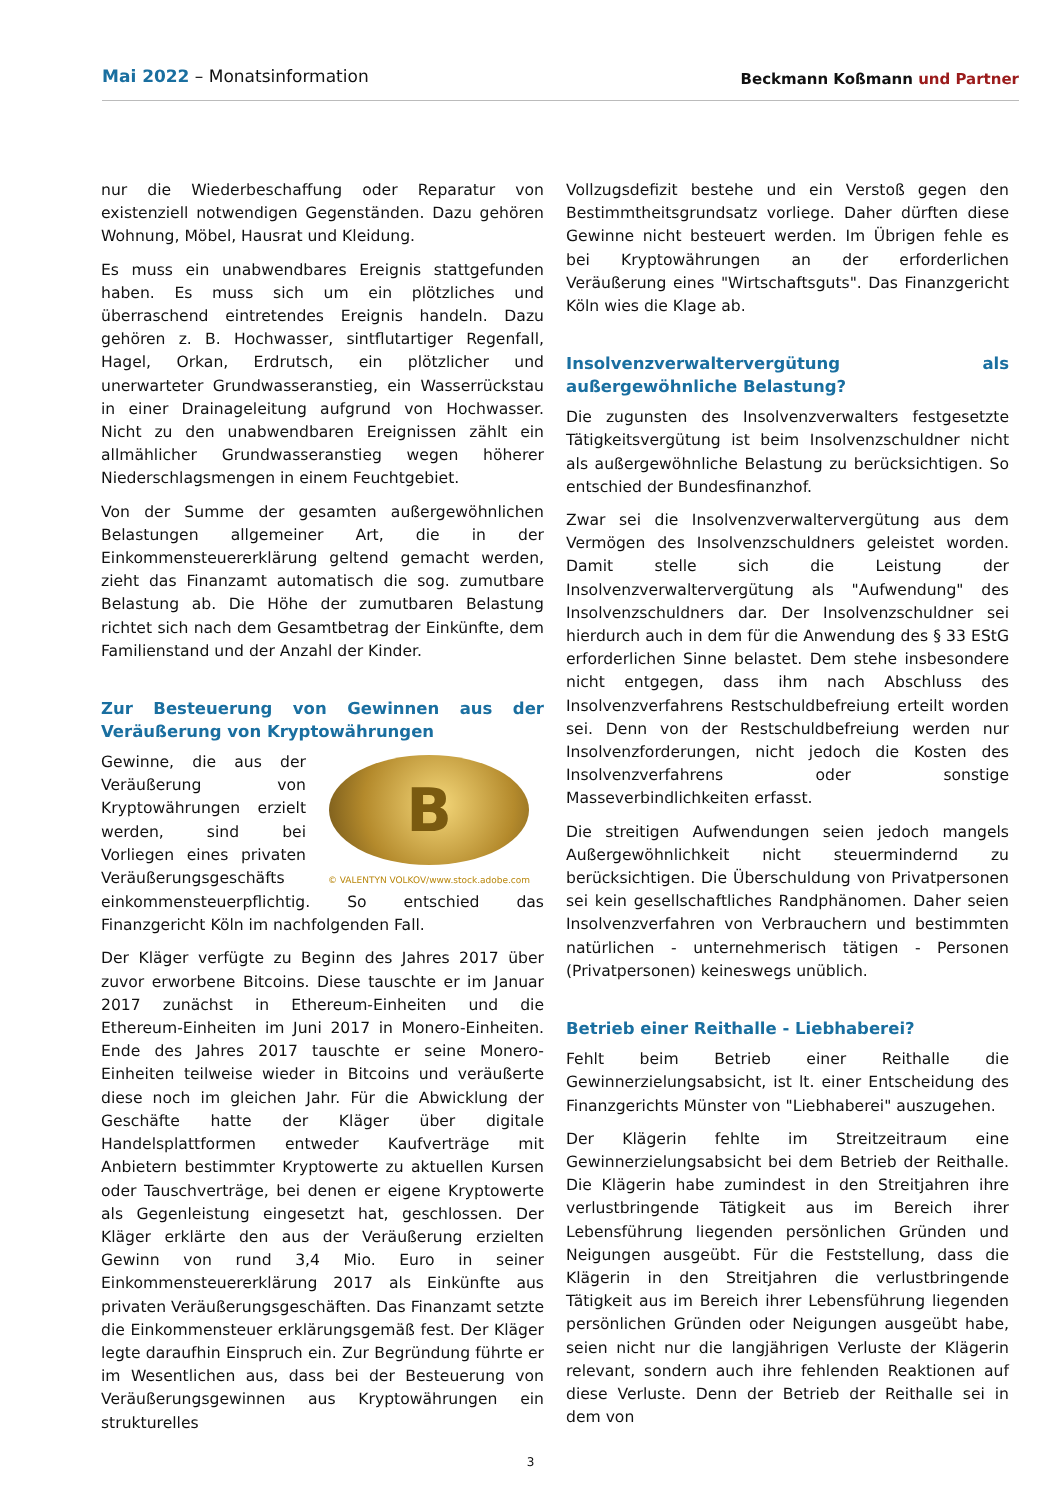Mai 2022 – Monatsinformation
Beckmann Koßmann und Partner
nur die Wiederbeschaffung oder Reparatur von existenziell notwendigen Gegenständen. Dazu gehören Wohnung, Möbel, Hausrat und Kleidung.
Es muss ein unabwendbares Ereignis stattgefunden haben. Es muss sich um ein plötzliches und überraschend eintretendes Ereignis handeln. Dazu gehören z. B. Hochwasser, sintflutartiger Regenfall, Hagel, Orkan, Erdrutsch, ein plötzlicher und unerwarteter Grundwasseranstieg, ein Wasserrückstau in einer Drainageleitung aufgrund von Hochwasser. Nicht zu den unabwendbaren Ereignissen zählt ein allmählicher Grundwasseranstieg wegen höherer Niederschlagsmengen in einem Feuchtgebiet.
Von der Summe der gesamten außergewöhnlichen Belastungen allgemeiner Art, die in der Einkommensteuererklärung geltend gemacht werden, zieht das Finanzamt automatisch die sog. zumutbare Belastung ab. Die Höhe der zumutbaren Belastung richtet sich nach dem Gesamtbetrag der Einkünfte, dem Familienstand und der Anzahl der Kinder.
Zur Besteuerung von Gewinnen aus der Veräußerung von Kryptowährungen
B
© VALENTYN VOLKOV/www.stock.adobe.com
Gewinne, die aus der Veräußerung von Kryptowährungen erzielt werden, sind bei Vorliegen eines privaten Veräußerungsgeschäfts einkommensteuerpflichtig. So entschied das Finanzgericht Köln im nachfolgenden Fall.
Der Kläger verfügte zu Beginn des Jahres 2017 über zuvor erworbene Bitcoins. Diese tauschte er im Januar 2017 zunächst in Ethereum-Einheiten und die Ethereum-Einheiten im Juni 2017 in Monero-Einheiten. Ende des Jahres 2017 tauschte er seine Monero-Einheiten teilweise wieder in Bitcoins und veräußerte diese noch im gleichen Jahr. Für die Abwicklung der Geschäfte hatte der Kläger über digitale Handelsplattformen entweder Kaufverträge mit Anbietern bestimmter Kryptowerte zu aktuellen Kursen oder Tauschverträge, bei denen er eigene Kryptowerte als Gegenleistung eingesetzt hat, geschlossen. Der Kläger erklärte den aus der Veräußerung erzielten Gewinn von rund 3,4 Mio. Euro in seiner Einkommensteuererklärung 2017 als Einkünfte aus privaten Veräußerungsgeschäften. Das Finanzamt setzte die Einkommensteuer erklärungsgemäß fest. Der Kläger legte daraufhin Einspruch ein. Zur Begründung führte er im Wesentlichen aus, dass bei der Besteuerung von Veräußerungsgewinnen aus Kryptowährungen ein strukturelles
Vollzugsdefizit bestehe und ein Verstoß gegen den Bestimmtheitsgrundsatz vorliege. Daher dürften diese Gewinne nicht besteuert werden. Im Übrigen fehle es bei Kryptowährungen an der erforderlichen Veräußerung eines "Wirtschaftsguts". Das Finanzgericht Köln wies die Klage ab.
Insolvenzverwaltervergütung als außergewöhnliche Belastung?
Die zugunsten des Insolvenzverwalters festgesetzte Tätigkeitsvergütung ist beim Insolvenzschuldner nicht als außergewöhnliche Belastung zu berücksichtigen. So entschied der Bundesfinanzhof.
Zwar sei die Insolvenzverwaltervergütung aus dem Vermögen des Insolvenzschuldners geleistet worden. Damit stelle sich die Leistung der Insolvenzverwaltervergütung als "Aufwendung" des Insolvenzschuldners dar. Der Insolvenzschuldner sei hierdurch auch in dem für die Anwendung des § 33 EStG erforderlichen Sinne belastet. Dem stehe insbesondere nicht entgegen, dass ihm nach Abschluss des Insolvenzverfahrens Restschuldbefreiung erteilt worden sei. Denn von der Restschuldbefreiung werden nur Insolvenzforderungen, nicht jedoch die Kosten des Insolvenzverfahrens oder sonstige Masseverbindlichkeiten erfasst.
Die streitigen Aufwendungen seien jedoch mangels Außergewöhnlichkeit nicht steuermindernd zu berücksichtigen. Die Überschuldung von Privatpersonen sei kein gesellschaftliches Randphänomen. Daher seien Insolvenzverfahren von Verbrauchern und bestimmten natürlichen - unternehmerisch tätigen - Personen (Privatpersonen) keineswegs unüblich.
Betrieb einer Reithalle - Liebhaberei?
Fehlt beim Betrieb einer Reithalle die Gewinnerzielungsabsicht, ist lt. einer Entscheidung des Finanzgerichts Münster von "Liebhaberei" auszugehen.
Der Klägerin fehlte im Streitzeitraum eine Gewinnerzielungsabsicht bei dem Betrieb der Reithalle. Die Klägerin habe zumindest in den Streitjahren ihre verlustbringende Tätigkeit aus im Bereich ihrer Lebensführung liegenden persönlichen Gründen und Neigungen ausgeübt. Für die Feststellung, dass die Klägerin in den Streitjahren die verlustbringende Tätigkeit aus im Bereich ihrer Lebensführung liegenden persönlichen Gründen oder Neigungen ausgeübt habe, seien nicht nur die langjährigen Verluste der Klägerin relevant, sondern auch ihre fehlenden Reaktionen auf diese Verluste. Denn der Betrieb der Reithalle sei in dem von
3